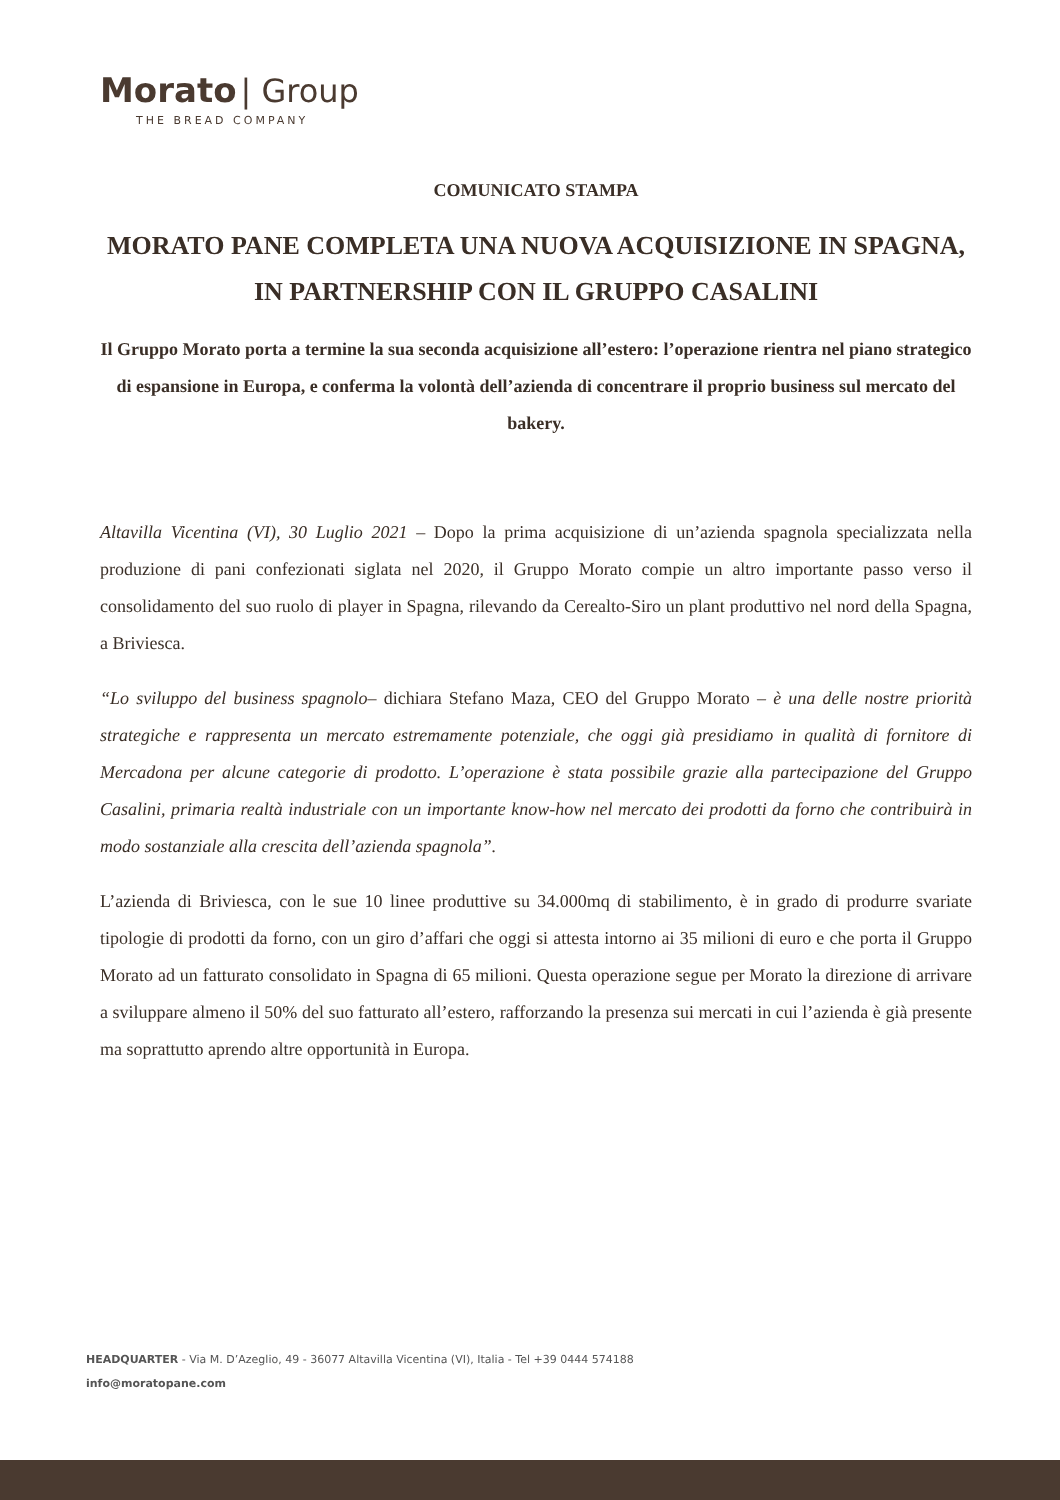Morato | Group
THE BREAD COMPANY
COMUNICATO STAMPA
MORATO PANE COMPLETA UNA NUOVA ACQUISIZIONE IN SPAGNA, IN PARTNERSHIP CON IL GRUPPO CASALINI
Il Gruppo Morato porta a termine la sua seconda acquisizione all’estero: l’operazione rientra nel piano strategico di espansione in Europa, e conferma la volontà dell’azienda di concentrare il proprio business sul mercato del bakery.
Altavilla Vicentina (VI), 30 Luglio 2021 – Dopo la prima acquisizione di un’azienda spagnola specializzata nella produzione di pani confezionati siglata nel 2020, il Gruppo Morato compie un altro importante passo verso il consolidamento del suo ruolo di player in Spagna, rilevando da Cerealto-Siro un plant produttivo nel nord della Spagna, a Briviesca.
“Lo sviluppo del business spagnolo– dichiara Stefano Maza, CEO del Gruppo Morato – è una delle nostre priorità strategiche e rappresenta un mercato estremamente potenziale, che oggi già presidiamo in qualità di fornitore di Mercadona per alcune categorie di prodotto. L’operazione è stata possibile grazie alla partecipazione del Gruppo Casalini, primaria realtà industriale con un importante know-how nel mercato dei prodotti da forno che contribuirà in modo sostanziale alla crescita dell’azienda spagnola”.
L’azienda di Briviesca, con le sue 10 linee produttive su 34.000mq di stabilimento, è in grado di produrre svariate tipologie di prodotti da forno, con un giro d’affari che oggi si attesta intorno ai 35 milioni di euro e che porta il Gruppo Morato ad un fatturato consolidato in Spagna di 65 milioni. Questa operazione segue per Morato la direzione di arrivare a sviluppare almeno il 50% del suo fatturato all’estero, rafforzando la presenza sui mercati in cui l’azienda è già presente ma soprattutto aprendo altre opportunità in Europa.
HEADQUARTER - Via M. D’Azeglio, 49 - 36077 Altavilla Vicentina (VI), Italia - Tel +39 0444 574188
info@moratopane.com